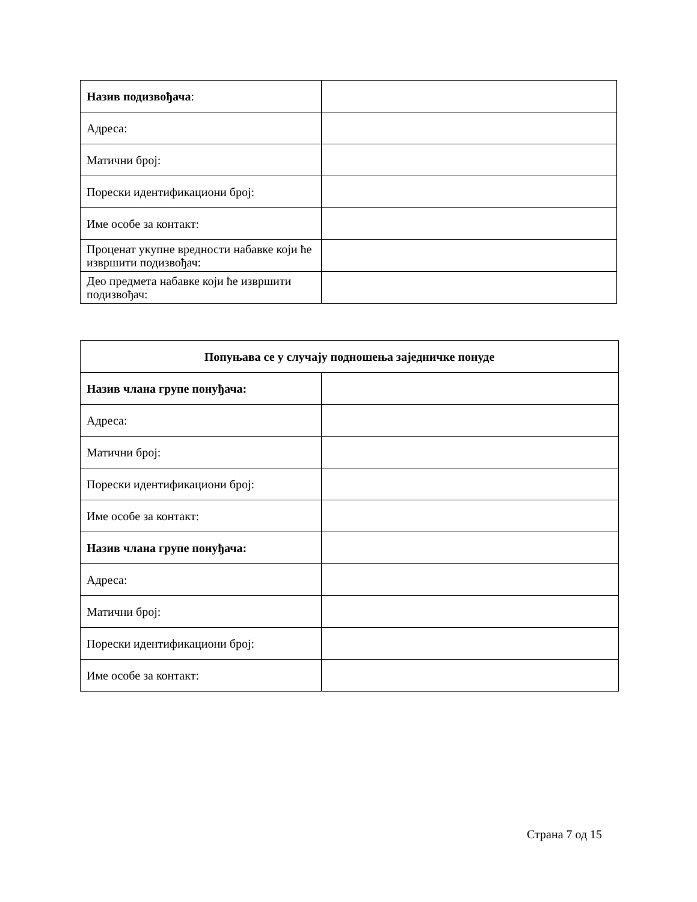| Назив подизвођача : | |
| Адреса: | |
| Матични број: | |
| Порески идентификациони број: | |
| Име особе за контакт: | |
| Проценат укупне вредности набавке који ће извршити подизвођач: | |
| Део предмета набавке који ће извршити подизвођач: | |
| Попуњава се у случају подношења заједничке понуде | |
| Назив члана групе понуђача: | |
| Адреса: | |
| Матични број: | |
| Порески идентификациони број: | |
| Име особе за контакт: | |
| Назив члана групе понуђача: | |
| Адреса: | |
| Матични број: | |
| Порески идентификациони број: | |
| Име особе за контакт: | |
Страна 7 од 15